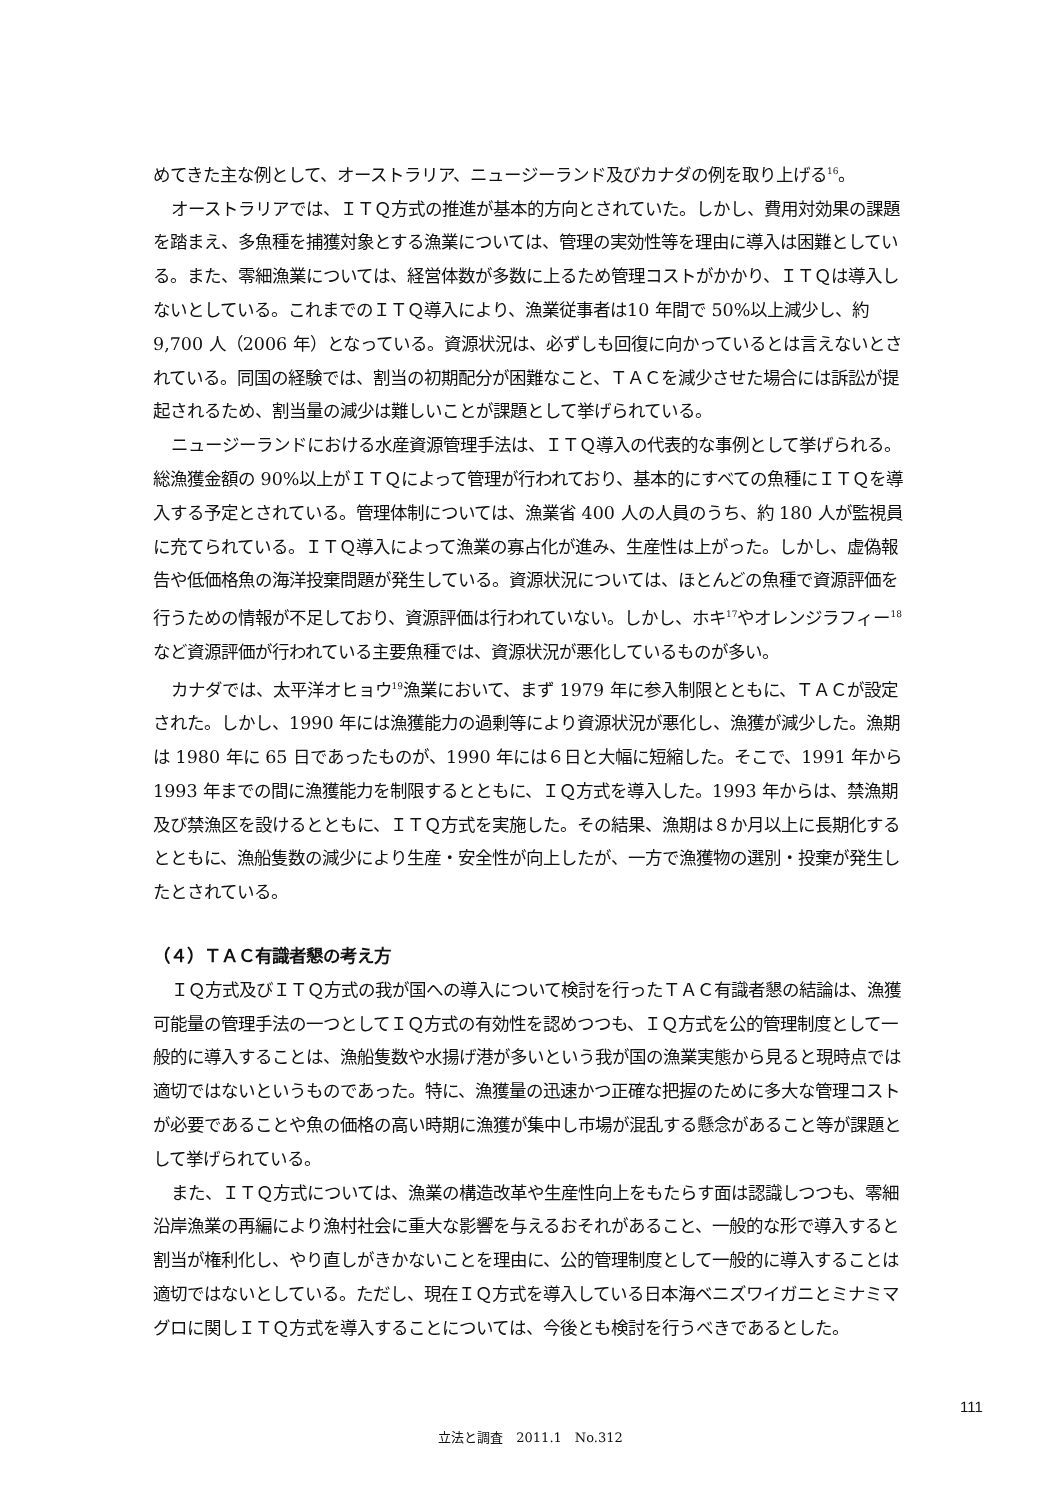めてきた主な例として、オーストラリア、ニュージーランド及びカナダの例を取り上げる<sup>16</sup>。
オーストラリアでは、ＩＴＱ方式の推進が基本的方向とされていた。しかし、費用対効果の課題を踏まえ、多魚種を捕獲対象とする漁業については、管理の実効性等を理由に導入は困難としている。また、零細漁業については、経営体数が多数に上るため管理コストがかかり、ＩＴＱは導入しないとしている。これまでのＩＴＱ導入により、漁業従事者は10 年間で 50%以上減少し、約 9,700 人（2006 年）となっている。資源状況は、必ずしも回復に向かっているとは言えないとされている。同国の経験では、割当の初期配分が困難なこと、ＴＡＣを減少させた場合には訴訟が提起されるため、割当量の減少は難しいことが課題として挙げられている。
ニュージーランドにおける水産資源管理手法は、ＩＴＱ導入の代表的な事例として挙げられる。総漁獲金額の 90%以上がＩＴＱによって管理が行われており、基本的にすべての魚種にＩＴＱを導入する予定とされている。管理体制については、漁業省 400 人の人員のうち、約 180 人が監視員に充てられている。ＩＴＱ導入によって漁業の寡占化が進み、生産性は上がった。しかし、虚偽報告や低価格魚の海洋投棄問題が発生している。資源状況については、ほとんどの魚種で資源評価を行うための情報が不足しており、資源評価は行われていない。しかし、ホキ<sup>17</sup>やオレンジラフィー<sup>18</sup>など資源評価が行われている主要魚種では、資源状況が悪化しているものが多い。
カナダでは、太平洋オヒョウ<sup>19</sup>漁業において、まず 1979 年に参入制限とともに、ＴＡＣが設定された。しかし、1990 年には漁獲能力の過剰等により資源状況が悪化し、漁獲が減少した。漁期は 1980 年に 65 日であったものが、1990 年には６日と大幅に短縮した。そこで、1991 年から 1993 年までの間に漁獲能力を制限するとともに、ＩＱ方式を導入した。1993 年からは、禁漁期及び禁漁区を設けるとともに、ＩＴＱ方式を実施した。その結果、漁期は８か月以上に長期化するとともに、漁船隻数の減少により生産・安全性が向上したが、一方で漁獲物の選別・投棄が発生したとされている。
（４）ＴＡＣ有識者懇の考え方
ＩＱ方式及びＩＴＱ方式の我が国への導入について検討を行ったＴＡＣ有識者懇の結論は、漁獲可能量の管理手法の一つとしてＩＱ方式の有効性を認めつつも、ＩＱ方式を公的管理制度として一般的に導入することは、漁船隻数や水揚げ港が多いという我が国の漁業実態から見ると現時点では適切ではないというものであった。特に、漁獲量の迅速かつ正確な把握のために多大な管理コストが必要であることや魚の価格の高い時期に漁獲が集中し市場が混乱する懸念があること等が課題として挙げられている。
また、ＩＴＱ方式については、漁業の構造改革や生産性向上をもたらす面は認識しつつも、零細沿岸漁業の再編により漁村社会に重大な影響を与えるおそれがあること、一般的な形で導入すると割当が権利化し、やり直しがきかないことを理由に、公的管理制度として一般的に導入することは適切ではないとしている。ただし、現在ＩＱ方式を導入している日本海ベニズワイガニとミナミマグロに関しＩＴＱ方式を導入することについては、今後とも検討を行うべきであるとした。
111
立法と調査　2011.1　No.312